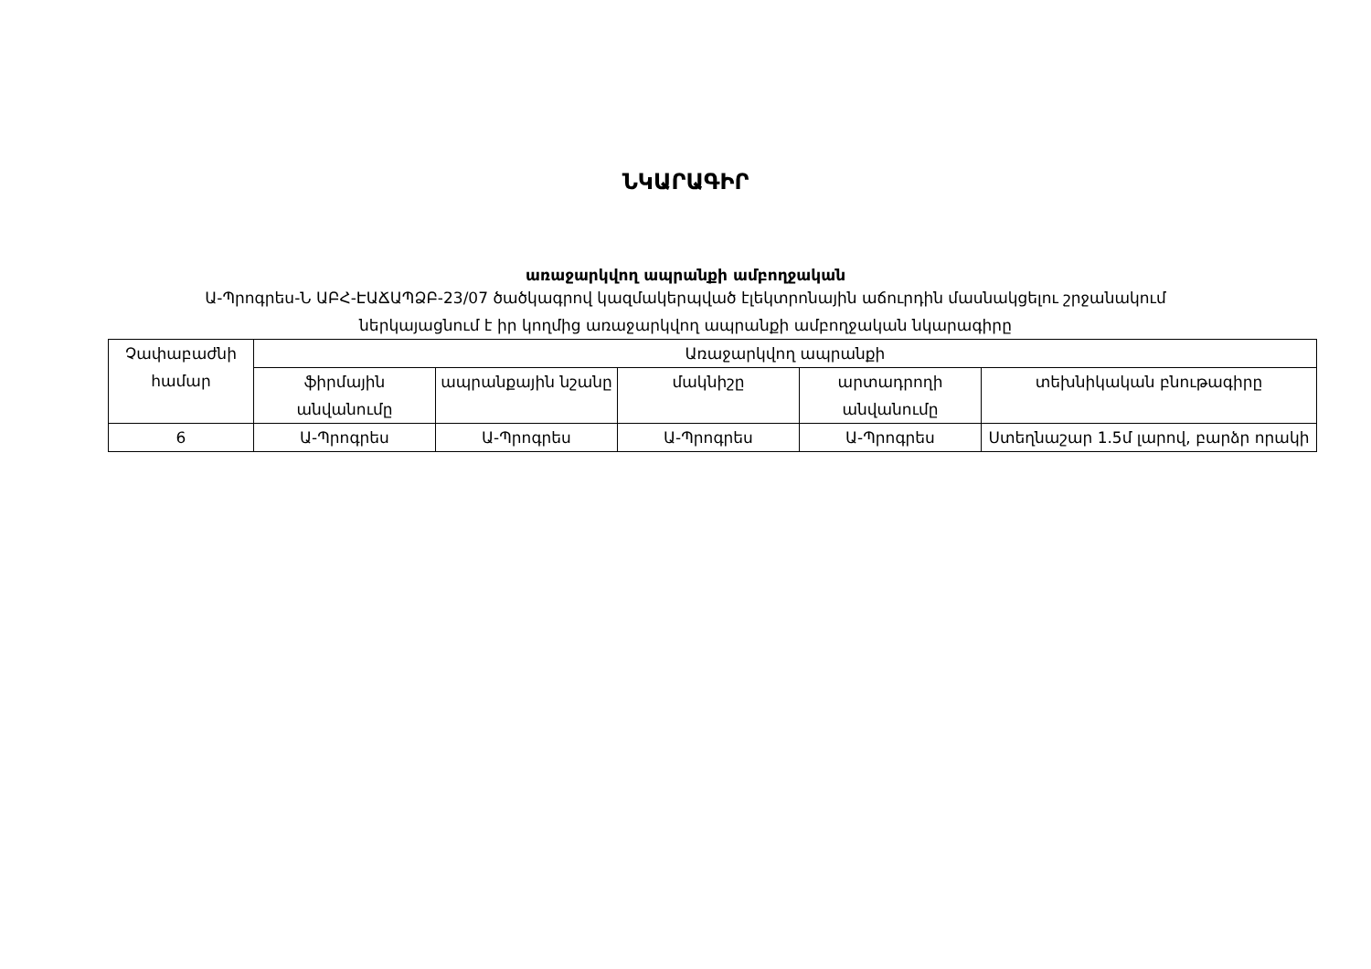ՆԿԱՐԱԳԻՐ
առաջարկվող ապրանքի ամբողջական
Ա-Պրոգրես-Ն ԱԲՀ-ԷԱՃԱՊՁԲ-23/07 ծածկագրով կազմակերպված էլեկտրոնային աճուրդին մասնակցելու շրջանակում
ներկայացնում է իր կողմից առաջարկվող ապրանքի ամբողջական նկարագիրը
| Չափաբաժնի համար | Առաջարկվող ապրանքի | | | | |
| --- | --- | --- | --- | --- | --- |
| | ֆիրմային անվանումը | ապրանքային նշանը | մակնիշը | արտադրողի անվանումը | տեխնիկական բնութագիրը |
| 6 | Ա-Պրոգրես | Ա-Պրոգրես | Ա-Պրոգրես | Ա-Պրոգրես | Ստեղնաշար 1.5մ լարով, բարձր որակի |